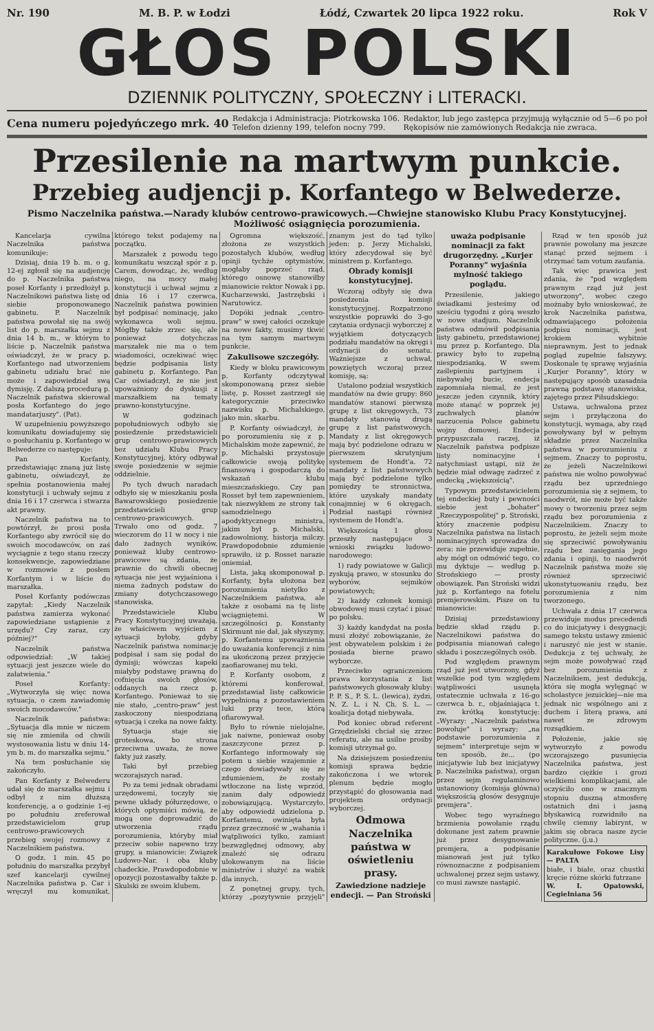Nr. 190 M. B. P. w Łodzi Łódź, Czwartek 20 lipca 1922 roku. Rok V
GŁOS POLSKI
DZIENNIK POLITYCZNY, SPOŁECZNY i LITERACKI.
Cena numeru pojedyńczego mrk. 40 Redakcja i Administracja: Piotrkowska 106.
Telefon dzienny 199, telefon nocny 799. Redaktor, lub jego zastępca przyjmują wyłącznie od 5—6 po poł
Rękopisów nie zamówionych Redakcja nie zwraca.
Przesilenie na martwym punkcie.
Przebieg audjencji p. Korfantego w Belwederze.
Pismo Naczelnika państwa.—Narady klubów centrowo-prawicowych.—Chwiejne stanowisko Klubu Pracy Konstytucyjnej.
Możliwość osiągnięcia porozumienia.
Kancelarja cywilna Naczelnika państwa komunikuje:
Dzisiaj, dnia 19 b. m. o g. 12-ej zgłosił się na audjencję do p. Naczelnika państwa poseł Korfanty i przedłożył p. Naczelnikowi państwa listę od siebie proponowanego gabinetu. P. Naczelnik państwa powołał się na swój list do p. marszałka sejmu z dnia 14 b. m., w którym to liście p. Naczelnik państwa oświadczył, że w pracy p. Korfantego nad utworzeniem gabinetu udziału brać nie może i zapowiedział swą dymisję. Z dalszą procedurą p. Naczelnik państwa skierował posła Korfantego do jego mandatarjuszy". (Pat).
W uzupełnieniu powyższego komunikatu dowiadujemy się o posłuchaniu p. Korfantego w Belwederze co następuje:
Pan Korfanty, przedstawiając znaną już listę gabinetu, oświadczył, że spełnia postanowienia małej konstytucji i uchwały sejmu z dnia 16 i 17 czerwca i stwarza akt prawny.
Naczelnik państwa na to powtórzył, że prosi posła Korfantego aby zwrócił się do swoich mocodawców, on zaś wyciągnie z tego stanu rzeczy konsekwencje, zapowiedziane w rozmowie z posłem Korfantym i w liście do marszałka.
Poseł Korfanty podówczas zapytał: „Kiedy Naczelnik państwa zamierza wykonać zapowiedziane ustąpienie z urzędu? Czy zaraz, czy później?"
Naczelnik państwa odpowiedział: „W takiej sytuacji jest jeszcze wiele do załatwienia."
Poseł Korfanty: „Wytworzyła się więc nowa sytuacja, o czem zawiadomię swoich mocodawców."
Naczelnik państwa: „Sytuacja dla mnie w niczem się nie zmieniła od chwili wystosowania listu w dniu 14-ym b. m. do marszałka sejmu."
Na tem posłuchanie się zakończyło.
Pan Korfanty z Belwederu udał się do marszałka sejmu i odbył z nim dłuższą konferencję, a o godzinie 1-ej po południu zreferował przedstawicielom grup centrowo-prawicowych przebieg swojej rozmowy z Naczelnikiem państwa.
O godz. 1 min. 45 po południu do marszałka przybył szef kancelarji cywilnej Naczelnika państwa p. Car i wręczył mu komunikat, którego tekst podajemy na początku.
Marszałek z powodu tego komunikatu wszczął spór z p. Carem, dowodząc, że, według niego, na mocy małej konstytucji i uchwał sejmu z dnia 16 i 17 czerwca, Naczelnik państwa powinien był podpisać nominację, jako wykonawca woli sejmu. Mógłby także zrzec się, ale ponieważ dotychczas marszałek nie ma o tem wiadomości, oczekiwać więc będzie podpisania listy gabinetu p. Korfantego. Pan Car oświadczył, że nie jest upoważniony do dyskusji z marszałkiem na tematy prawno-konstytucyjne.
W godzinach popołudniowych odbyło się posiedzenie przedstawicieli grup centrowo-prawicowych bez udziału Klubu Pracy Konstytucyjnej, który odbywał swoje posiedzenie w sejmie oddzielnie.
Po tych dwuch naradach odbyło się w mieszkaniu posła Bawarowskiego posiedzenie przedstawicieli grup centrowo-prawicowych. Trwało ono od godz. 7 wieczorem do 11 w nocy i nie dało żadnych wyników, ponieważ kluby centrowo-prawicowe są zdania, że prawnie do chwili obecnej sytuacja nie jest wyjaśniona i niema żadnych podstaw do zmiany dotychczasowego stanowiska.
Przedstawiciele Klubu Pracy Konstytucyjnej uważają, że właściwem wyjściem z sytuacji byłoby, gdyby Naczelnik państwa nominację podpisał i sam się podał do dymisji; wówczas kapeki miałyby podstawę prawną do cofnięcia swoich głosów, oddanych na rzecz p. Korfantego. Ponieważ to się nie stało, „centro-praw" jest zaskoczony niespodzianą sytuacją i czeka na nowe fakty.
Sytuacja staje się groteskowa, bo strona przeciwna uważa, że nowe fakty już zaszły.
Taki był przebieg wczorajszych narad.
Po za temi jednak obradami urzędowemi, toczyły się pewne układy półurzędowe, o których optymiści mówią, że mogą one doprowadzić do utworzenia rządu porozumienia, któryby miał przeciw sobie napewno trzy grupy, a mianowicie: Związek Ludowo-Nar. i oba kluby chadeckie. Prawdopodobnie w opozycji pozostawałby także p. Skulski ze swoim klubem.
Ogromna większość, złożona ze wszystkich pozostałych klubów, według opinji tychże optymistów, mogłaby poprzeć rząd, którego osnowę stanowiłby mianowicie rektor Nowak i pp. Kucharzewski, Jastrzębski i Narutowicz.
Dopóki jednak „centro-praw" w swej całości oczekuje na nowe fakty, musimy tkwić na tym samym martwym punkcie.
Zakulisowe szczegóły.
Kiedy w bloku prawicowym p. Korfanty odczytywał skomponowaną przez siebie listę, p. Rosset zastrzegł się kategorycznie przeciwko nazwisku p. Michalskiego, jako min. skarbu.
P. Korfanty oświadczył, że po porozumieniu się z p. Michalskim może zapewnić, że p. Michalski przystosuje całkowicie swoją politykę finansową i gospodarczą do wskazań klubu mieszczańskiego. Czy pan Rosset był tem zapewnieniem, tak niezwykłem ze strony tak samodzielnego i apodyktycznego ministra, jakim był p. Michalski, zadowolniony, historja milczy. Prawdopodobnie zdumienie sprawiło, iż p. Rosset narazie oniemiał.
Lista, jaką skomponował p. Korfanty, była ułożona bez porozumienia nietylko z Naczelnikiem państwa, ale także z osobami na tę listę wciągniętemi. W szczególności p. Konstanty Skirmunt nie dał, jak słyszymy, p. Korfantemu upoważnienia do uważania konferencji z nim za ukończoną przez przyjęcie zaofiarowanej mu teki.
P. Korfanty osobom, z któremi konferował, przedstawiał listę całkowicie wypełnioną z pozostawieniem luki przy tece, którą ofiarowywał.
Było to równie nielojalne, jak naiwne, ponieważ osoby zaszczycone przez p. Korfantego informowały się potem u siebie wzajemnie z czego dowiadywały się ze zdumieniem, że zostały wtłoczone na listę wprzód, zanim dały odpowiedź zobowiązującą. Wystarczyło, aby odpowiedź udzielona p. Korfantemu, owinięta była przez grzeczność w „wahania i wątpliwości tylko, zamiast bezwzględnej odmowy, aby znaleźć się odrazu ulokowanym na liście ministrów i służyć za wabik dla innych.
Z ponętnej grupy, tych, którzy „pozytywnie przyjęli" znanym jest do tąd tylko jeden: p. Jerzy Michalski, który zdecydował się być ministrem p. Korfantego.
Obrady komisji konstytucyjnej.
Wczoraj odbyły się dwa posiedzenia komisji konstytucyjnej. Rozpatrzono wszystkie poprawki do 3-go czytania ordynacji wyborczej z wyjątkiem dotyczących podziału mandatów na okręgi i ordynacji do senatu. Ważniejsze z uchwał, powziętych wczoraj przez komisję, są:
Ustalono podział wszystkich mandatów na dwie grupy: 860 mandatów stanowi pierwszą grupę z list okręgowych, 73 mandaty stanowią drugą grupę z list państwowych. Mandaty z list okręgowych mają być podzielone odrazu w pierwszem skrutynjum systemem de Hondt'a. 72 mandaty z list państwowych mają być podzielone tylko pomiędzy te stronnictwa, które uzyskały mandaty conajmniej w 6 okręgach. Podział nastąpi również systemem de Hondt'a.
Większością 1 głosu przeszły następujące 3 wnioski związku ludowo-narodowego:
1) rady powiatowe w Galicji zyskują prawo, w stosunku do wyborów, sejmików powiatowych;
2) każdy członek komisji obwodowej musi czytać i pisać po polsku.
3) każdy kandydat na posła musi złożyć zobowiązanie, że jest obywatelem polskim i że posiada bierne prawo wyborcze.
Przeciwko ograniczeniom prawa korzystania z list państwowych głosowały kluby: P. P. S., P. S. L. (lewica), żydzi, N. Z. L. i N. Ch. S. L. — koalicja dotąd niebywała.
Pod koniec obrad referent Grzędzielski chciał się zrzec referatu, ale na usilne prośby komisji utrzymał go.
Na dzisiejszem posiedzeniu komisji sprawa będzie zakończona i we wtorek plenum będzie mogło przystąpić do głosowania nad projektem ordynacji wyborczej.
Odmowa Naczelnika państwa w oświetleniu prasy.
Zawiedzione nadzieje endecji. — Pan Stroński uważa podpisanie nominacji za fakt drugorzędny. „Kurjer Poranny" wyjaśnia mylność takiego poglądu.
Przesilenie, jakiego świadkami jesteśmy od sześciu tygodni z górą weszło w nowe stadjum. Naczelnik państwa odmówił podpisania listy gabinetu, przedstawionej mu przez p. Korfantego. Dla prawicy było to zupełną niespodzianką. W swem zaślepieniu partyjnem i niebywałej bucie, endecja zapomniała niemal, że jest jeszcze jeden czynnik, który może stanąć w poprzek jej zuchwałych planów narzucenia Polsce gabinetu wojny domowej. Endecja przypuszczała raczej, iż Naczelnik państwa podpisze listy nominacyjne i natychmiast ustąpi, niż że będzie miał odwagę zadrzeć z endecką „większością".
Typowym przedstawicielem tej endeckiej buty i pewności siebie jest „bohater" „Rzeczypospolitej" p. Stroński, który znaczenie podpisu Naczelnika państwa na listach nominacyjnych sprowadza do zera: nie przewiduje zupełnie, aby mógł on odmówić tego, co mu dyktuje — według p. Strońskiego — prosty obowiązek. Pan Stroński widzi już p. Korfantego na fotelu premjerowskim. Pisze on tu mianowicie:
Dzisiaj przedstawiony będzie skład rządu p. Naczelnikowi państwa do podpisania mianowań całego składu i poszczególnych osób.
Pod względem prawnym rząd już jest utworzony, gdyż wszelkie pod tym względem wątpliwości usunęła ostatecznie uchwała z 16-go czerwca b. r., objaśniająca t. zw. krótką konstytucję: „Wyrazy: „Naczelnik państwa powołuje" i wyrazy: „na podstawie porozumienia z sejmem" interpretuje sejm w ten sposób, że... (po inicjatywie lub bez inicjatywy p. Naczelnika państwa), organ przez sejm regulaminowo ustanowiony (komisja główna) większością głosów desygnuje premjera".
Wobec tego wyraźnego brzmienia powołanie rządu dokonane jest zatem prawnie już przez desygnowanie premjera, a podpisanie mianowań jest już tylko równoznaczne z podpisaniem uchwalonej przez sejm ustawy, co musi zawsze nastąpić.
Rząd w ten sposób już prawnie powołany ma jeszcze stanąć przed sejmem i otrzymać tam votum zaufania.
Tak więc prawica jest zdania, że "pod względem prawnym rząd już jest utworzony", wobec czego możnaby było wnioskować, że krok Naczelnika państwa, odmawiającego położenia podpisu nominacji, jest krokiem wybitnie nieprawnym. Jest to jednak pogląd zupełnie fałszywy. Doskonale tę sprawę wyjaśnia „Kurjer Poranny", który w następujący sposób uzasadnia prawną podstawę stanowiska, zajętego przez Piłsudskiego:
Ustawa, uchwalona przez sejm i przyłączona do konstytucji, wymaga, aby rząd powoływany był w pełnym składzie przez Naczelnika państwa w porozumieniu z sejmem. Znaczy to poprostu, że jeżeli Naczelnikowi państwa nie wolno powoływać rządu bez uprzedniego porozumienia się z sejmem, to naodwrót, nie może być także mowy o tworzeniu przez sejm rządu bez porozumienia z Naczelnikiem. Znaczy to poprostu, że jeżeli sejm może się sprzeciwić powoływaniu rządu bez zasięgania jego zdania i opinji, to naodwrót Naczelnik państwa może się również sprzeciwić ukonstytuowaniu rządu, bez porozumienia z nim tworzonego.
Uchwała z dnia 17 czerwca przewiduje modus precedendi co do inicjatywy i desygnacji; samego tekstu ustawy zmienić i naruszyć nie jest w stanie. Dedukcja z tej uchwały, że sejm może powoływać rząd bez porozumienia z Naczelnikiem, jest dedukcją, która się mogła wylęgnąć w scholastyce jezuickiej—nie ma jednak nic wspólnego ani z duchem i literą prawa, ani nawet ze zdrowym rozsądkiem.
Położenie, jakie się wytworzyło z powodu wczorajszego pusunięcia Naczelnika państwa, jest bardzo ciężkie i grozi wielkiemi komplikacjami, ale oczyściło ono w znacznym stopniu duszną atmosferę ostatnich dni i jasną błyskawicą rozwidniło na chwilę ciemny labirynt, w jakim się obraca nasze życie polityczne. (j.u.)
Karakułowe Fokowe Lisy — PALTA
białe, i białe, oraz chustki kręcie różne skórki futrzane
W. I. Opatowski, Cegielniana 56